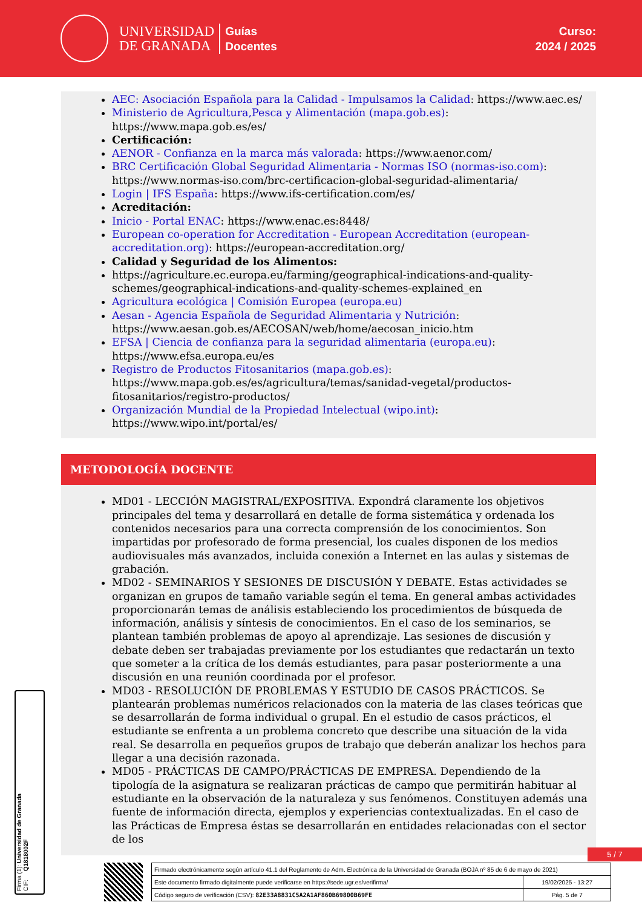UNIVERSIDAD
DE GRANADA
Guías
Docentes
Curso:
2024 / 2025
AEC: Asociación Española para la Calidad - Impulsamos la Calidad: https://www.aec.es/
Ministerio de Agricultura,Pesca y Alimentación (mapa.gob.es): https://www.mapa.gob.es/es/
Certificación:
AENOR - Confianza en la marca más valorada: https://www.aenor.com/
BRC Certificación Global Seguridad Alimentaria - Normas ISO (normas-iso.com): https://www.normas-iso.com/brc-certificacion-global-seguridad-alimentaria/
Login | IFS España: https://www.ifs-certification.com/es/
Acreditación:
Inicio - Portal ENAC: https://www.enac.es:8448/
European co-operation for Accreditation - European Accreditation (european-accreditation.org): https://european-accreditation.org/
Calidad y Seguridad de los Alimentos:
https://agriculture.ec.europa.eu/farming/geographical-indications-and-quality-schemes/geographical-indications-and-quality-schemes-explained_en
Agricultura ecológica | Comisión Europea (europa.eu)
Aesan - Agencia Española de Seguridad Alimentaria y Nutrición: https://www.aesan.gob.es/AECOSAN/web/home/aecosan_inicio.htm
EFSA | Ciencia de confianza para la seguridad alimentaria (europa.eu): https://www.efsa.europa.eu/es
Registro de Productos Fitosanitarios (mapa.gob.es): https://www.mapa.gob.es/es/agricultura/temas/sanidad-vegetal/productos-fitosanitarios/registro-productos/
Organización Mundial de la Propiedad Intelectual (wipo.int): https://www.wipo.int/portal/es/
METODOLOGÍA DOCENTE
MD01 - LECCIÓN MAGISTRAL/EXPOSITIVA. Expondrá claramente los objetivos principales del tema y desarrollará en detalle de forma sistemática y ordenada los contenidos necesarios para una correcta comprensión de los conocimientos. Son impartidas por profesorado de forma presencial, los cuales disponen de los medios audiovisuales más avanzados, incluida conexión a Internet en las aulas y sistemas de grabación.
MD02 - SEMINARIOS Y SESIONES DE DISCUSIÓN Y DEBATE. Estas actividades se organizan en grupos de tamaño variable según el tema. En general ambas actividades proporcionarán temas de análisis estableciendo los procedimientos de búsqueda de información, análisis y síntesis de conocimientos. En el caso de los seminarios, se plantean también problemas de apoyo al aprendizaje. Las sesiones de discusión y debate deben ser trabajadas previamente por los estudiantes que redactarán un texto que someter a la crítica de los demás estudiantes, para pasar posteriormente a una discusión en una reunión coordinada por el profesor.
MD03 - RESOLUCIÓN DE PROBLEMAS Y ESTUDIO DE CASOS PRÁCTICOS. Se plantearán problemas numéricos relacionados con la materia de las clases teóricas que se desarrollarán de forma individual o grupal. En el estudio de casos prácticos, el estudiante se enfrenta a un problema concreto que describe una situación de la vida real. Se desarrolla en pequeños grupos de trabajo que deberán analizar los hechos para llegar a una decisión razonada.
MD05 - PRÁCTICAS DE CAMPO/PRÁCTICAS DE EMPRESA. Dependiendo de la tipología de la asignatura se realizaran prácticas de campo que permitirán habituar al estudiante en la observación de la naturaleza y sus fenómenos. Constituyen además una fuente de información directa, ejemplos y experiencias contextualizadas. En el caso de las Prácticas de Empresa éstas se desarrollarán en entidades relacionadas con el sector de los
Firma (1): Universidad de Granada
CIF: Q1818002F
5 / 7
| Firmado electrónicamente según artículo 41.1 del Reglamento de Adm. Electrónica de la Universidad de Granada (BOJA nº 85 de 6 de mayo de 2021) | |
| Este documento firmado digitalmente puede verificarse en https://sede.ugr.es/verifirma/ | 19/02/2025 - 13:27 |
| Código seguro de verificación (CSV): 82E33A8831C5A2A1AF860B69800B69FE | Pág. 5 de 7 |